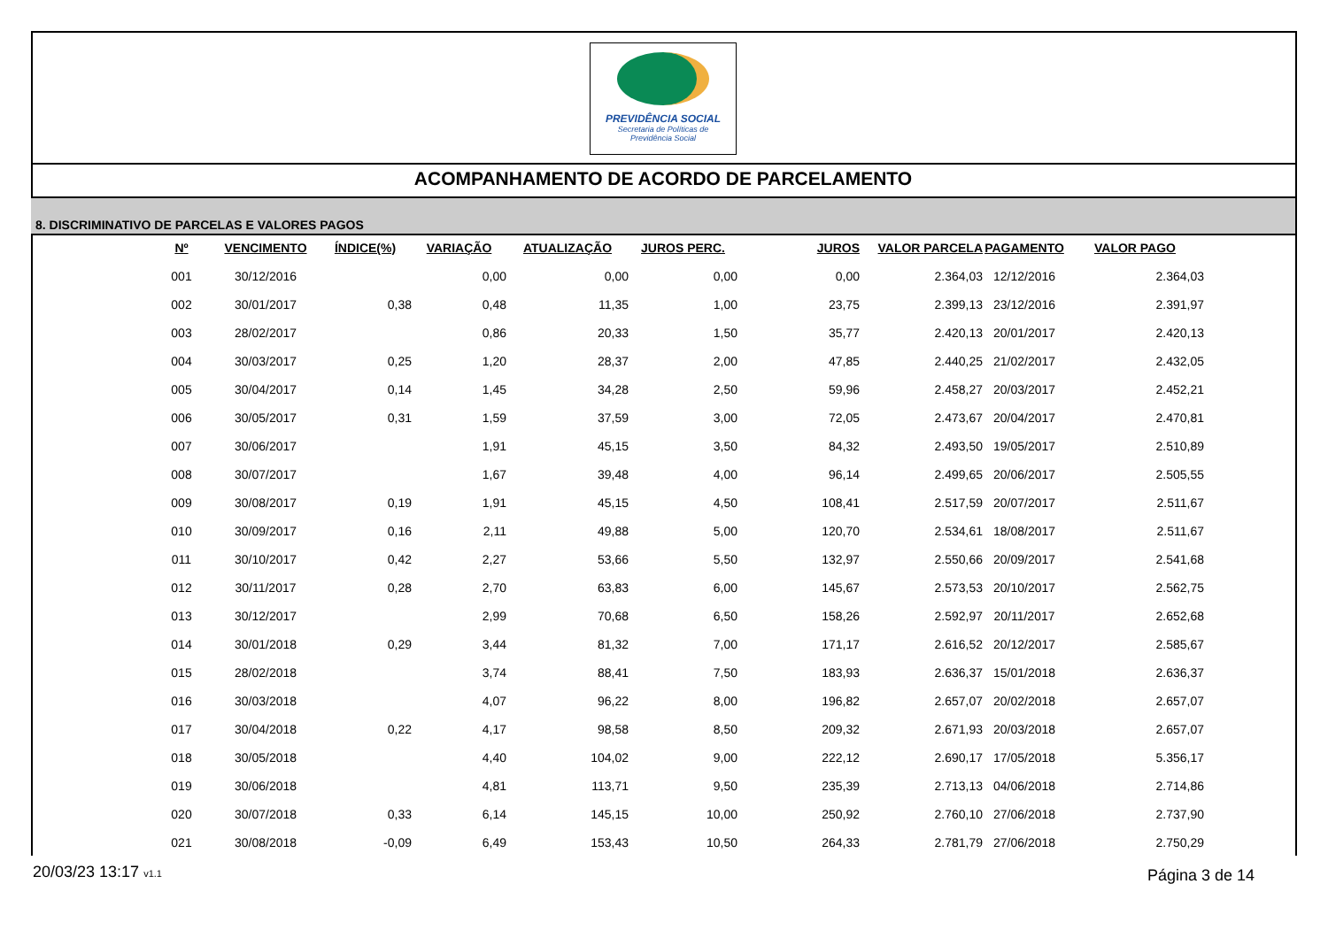PREVIDÊNCIA SOCIAL
Secretaria de Políticas de
Previdência Social
ACOMPANHAMENTO DE ACORDO DE PARCELAMENTO
8. DISCRIMINATIVO DE PARCELAS E VALORES PAGOS
| Nº | VENCIMENTO | ÍNDICE(%) | VARIAÇÃO | ATUALIZAÇÃO | JUROS PERC. | JUROS | VALOR PARCELA | PAGAMENTO | VALOR PAGO |
| --- | --- | --- | --- | --- | --- | --- | --- | --- | --- |
| 001 | 30/12/2016 | | 0,00 | 0,00 | 0,00 | 0,00 | 2.364,03 | 12/12/2016 | 2.364,03 |
| 002 | 30/01/2017 | 0,38 | 0,48 | 11,35 | 1,00 | 23,75 | 2.399,13 | 23/12/2016 | 2.391,97 |
| 003 | 28/02/2017 | | 0,86 | 20,33 | 1,50 | 35,77 | 2.420,13 | 20/01/2017 | 2.420,13 |
| 004 | 30/03/2017 | 0,25 | 1,20 | 28,37 | 2,00 | 47,85 | 2.440,25 | 21/02/2017 | 2.432,05 |
| 005 | 30/04/2017 | 0,14 | 1,45 | 34,28 | 2,50 | 59,96 | 2.458,27 | 20/03/2017 | 2.452,21 |
| 006 | 30/05/2017 | 0,31 | 1,59 | 37,59 | 3,00 | 72,05 | 2.473,67 | 20/04/2017 | 2.470,81 |
| 007 | 30/06/2017 | | 1,91 | 45,15 | 3,50 | 84,32 | 2.493,50 | 19/05/2017 | 2.510,89 |
| 008 | 30/07/2017 | | 1,67 | 39,48 | 4,00 | 96,14 | 2.499,65 | 20/06/2017 | 2.505,55 |
| 009 | 30/08/2017 | 0,19 | 1,91 | 45,15 | 4,50 | 108,41 | 2.517,59 | 20/07/2017 | 2.511,67 |
| 010 | 30/09/2017 | 0,16 | 2,11 | 49,88 | 5,00 | 120,70 | 2.534,61 | 18/08/2017 | 2.511,67 |
| 011 | 30/10/2017 | 0,42 | 2,27 | 53,66 | 5,50 | 132,97 | 2.550,66 | 20/09/2017 | 2.541,68 |
| 012 | 30/11/2017 | 0,28 | 2,70 | 63,83 | 6,00 | 145,67 | 2.573,53 | 20/10/2017 | 2.562,75 |
| 013 | 30/12/2017 | | 2,99 | 70,68 | 6,50 | 158,26 | 2.592,97 | 20/11/2017 | 2.652,68 |
| 014 | 30/01/2018 | 0,29 | 3,44 | 81,32 | 7,00 | 171,17 | 2.616,52 | 20/12/2017 | 2.585,67 |
| 015 | 28/02/2018 | | 3,74 | 88,41 | 7,50 | 183,93 | 2.636,37 | 15/01/2018 | 2.636,37 |
| 016 | 30/03/2018 | | 4,07 | 96,22 | 8,00 | 196,82 | 2.657,07 | 20/02/2018 | 2.657,07 |
| 017 | 30/04/2018 | 0,22 | 4,17 | 98,58 | 8,50 | 209,32 | 2.671,93 | 20/03/2018 | 2.657,07 |
| 018 | 30/05/2018 | | 4,40 | 104,02 | 9,00 | 222,12 | 2.690,17 | 17/05/2018 | 5.356,17 |
| 019 | 30/06/2018 | | 4,81 | 113,71 | 9,50 | 235,39 | 2.713,13 | 04/06/2018 | 2.714,86 |
| 020 | 30/07/2018 | 0,33 | 6,14 | 145,15 | 10,00 | 250,92 | 2.760,10 | 27/06/2018 | 2.737,90 |
| 021 | 30/08/2018 | -0,09 | 6,49 | 153,43 | 10,50 | 264,33 | 2.781,79 | 27/06/2018 | 2.750,29 |
20/03/23 13:17 v1.1 Página 3 de 14